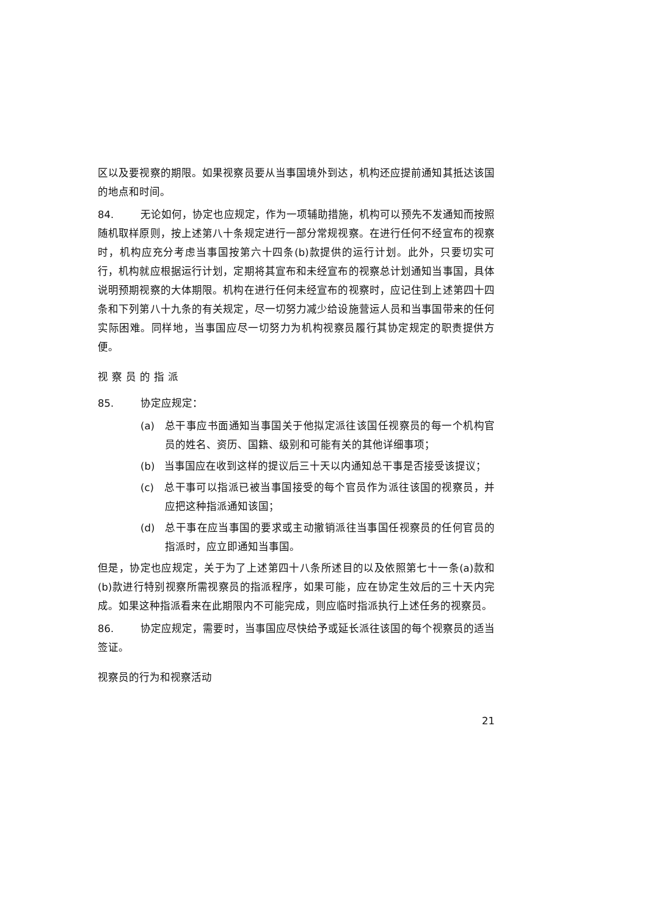区以及要视察的期限。如果视察员要从当事国境外到达，机构还应提前通知其抵达该国的地点和时间。
84. 无论如何，协定也应规定，作为一项辅助措施，机构可以预先不发通知而按照随机取样原则，按上述第八十条规定进行一部分常规视察。在进行任何不经宣布的视察时，机构应充分考虑当事国按第六十四条(b)款提供的运行计划。此外，只要切实可行，机构就应根据运行计划，定期将其宣布和未经宣布的视察总计划通知当事国，具体说明预期视察的大体期限。机构在进行任何未经宣布的视察时，应记住到上述第四十四条和下列第八十九条的有关规定，尽一切努力减少给设施营运人员和当事国带来的任何实际困难。同样地，当事国应尽一切努力为机构视察员履行其协定规定的职责提供方便。
视察员的指派
85. 协定应规定：
(a) 总干事应书面通知当事国关于他拟定派往该国任视察员的每一个机构官员的姓名、资历、国籍、级别和可能有关的其他详细事项；
(b) 当事国应在收到这样的提议后三十天以内通知总干事是否接受该提议；
(c) 总干事可以指派已被当事国接受的每个官员作为派往该国的视察员，并应把这种指派通知该国；
(d) 总干事在应当事国的要求或主动撤销派往当事国任视察员的任何官员的指派时，应立即通知当事国。
但是，协定也应规定，关于为了上述第四十八条所述目的以及依照第七十一条(a)款和(b)款进行特别视察所需视察员的指派程序，如果可能，应在协定生效后的三十天内完成。如果这种指派看来在此期限内不可能完成，则应临时指派执行上述任务的视察员。
86. 协定应规定，需要时，当事国应尽快给予或延长派往该国的每个视察员的适当签证。
视察员的行为和视察活动
21